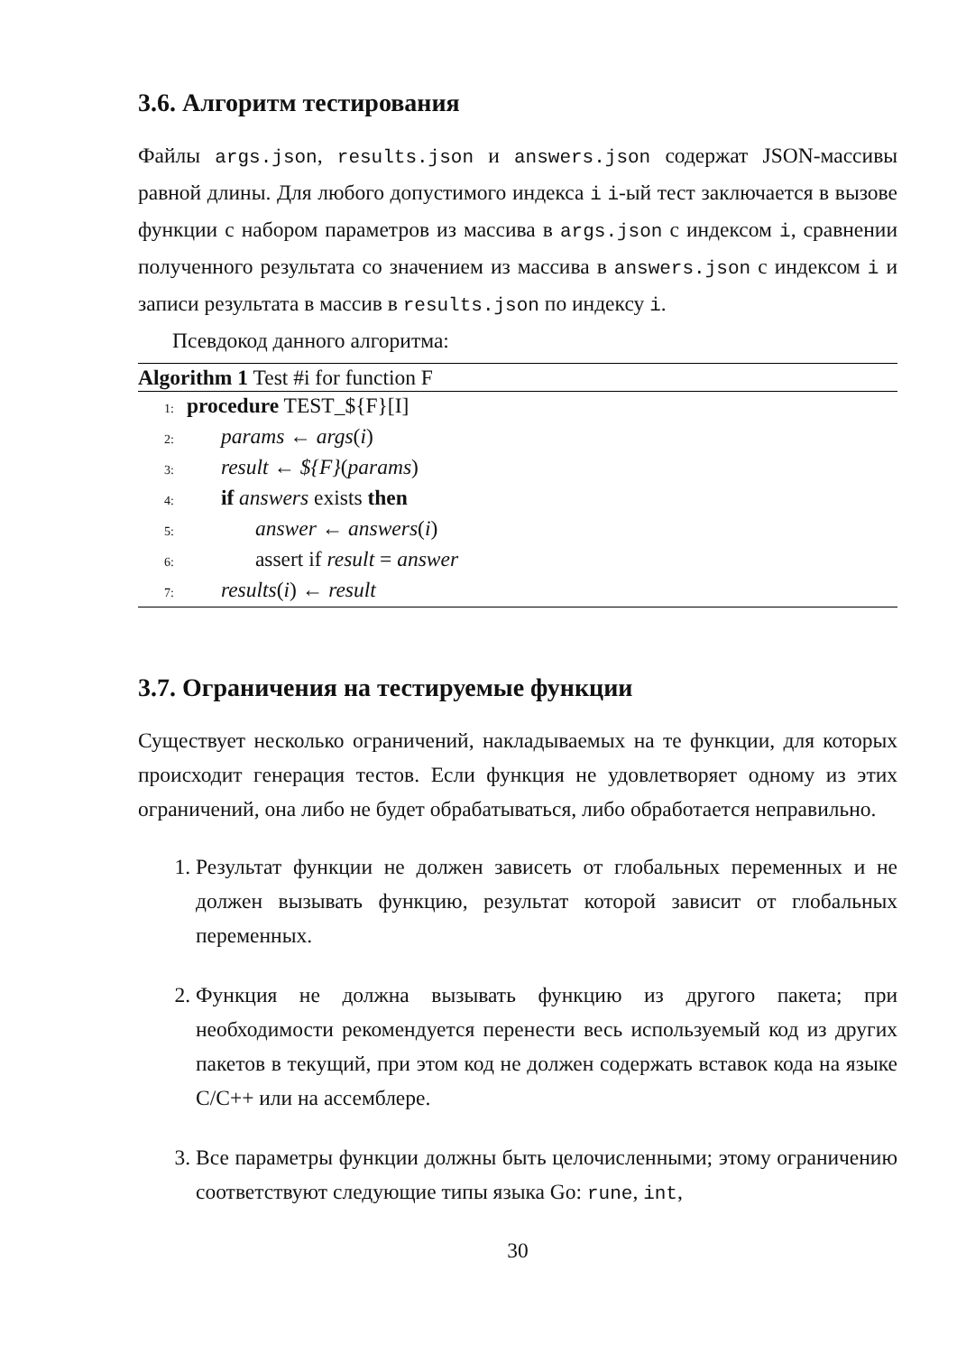3.6. Алгоритм тестирования
Файлы args.json, results.json и answers.json содержат JSON-массивы равной длины. Для любого допустимого индекса i i-ый тест заключается в вызове функции с набором параметров из массива в args.json с индексом i, сравнении полученного результата со значением из массива в answers.json с индексом i и записи результата в массив в results.json по индексу i.
Псевдокод данного алгоритма:
Algorithm 1 Test #i for function F
1: procedure TEST_${F}[I]
2: params ← args(i)
3: result ← ${F}(params)
4: if answers exists then
5: answer ← answers(i)
6: assert if result = answer
7: results(i) ← result
3.7. Ограничения на тестируемые функции
Существует несколько ограничений, накладываемых на те функции, для которых происходит генерация тестов. Если функция не удовлетворяет одному из этих ограничений, она либо не будет обрабатываться, либо обработается неправильно.
1. Результат функции не должен зависеть от глобальных переменных и не должен вызывать функцию, результат которой зависит от глобальных переменных.
2. Функция не должна вызывать функцию из другого пакета; при необходимости рекомендуется перенести весь используемый код из других пакетов в текущий, при этом код не должен содержать вставок кода на языке C/C++ или на ассемблере.
3. Все параметры функции должны быть целочисленными; этому ограничению соответствуют следующие типы языка Go: rune, int,
30